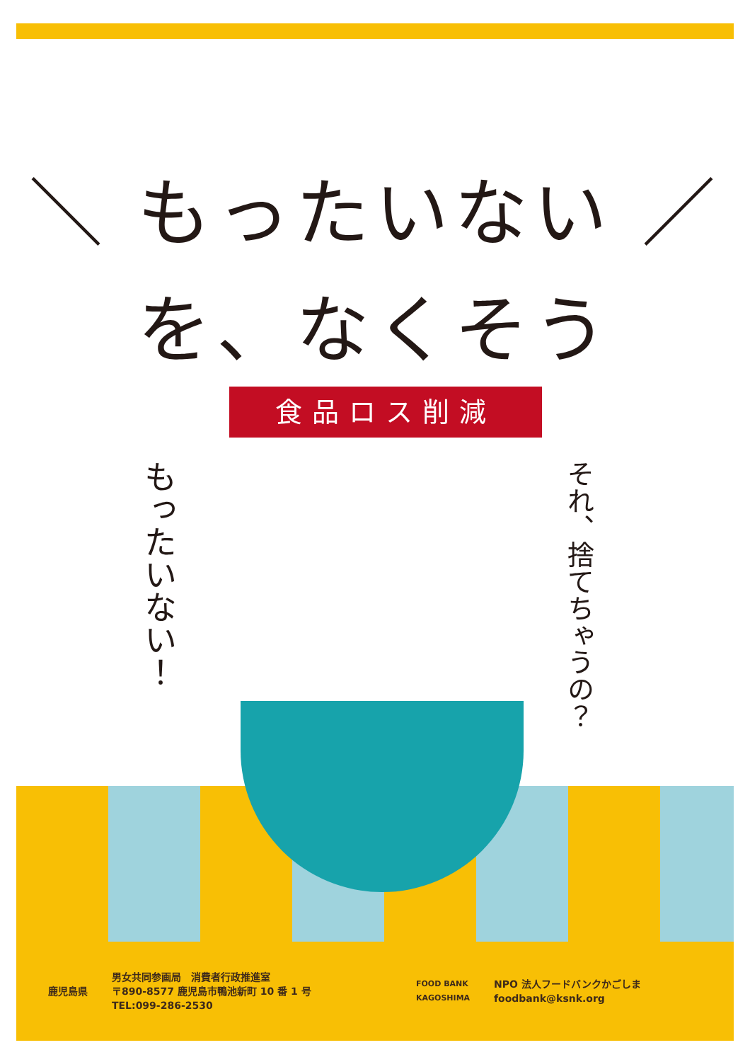＼ もったいない ／
を、なくそう
食品ロス削減
もったいない！
それ、捨てちゃうの？
鹿児島県
男女共同参画局　消費者行政推進室
〒890-8577 鹿児島市鴨池新町 10 番 1 号
TEL:099-286-2530
FOOD BANK KAGOSHIMA
NPO 法人フードバンクかごしま
foodbank@ksnk.org